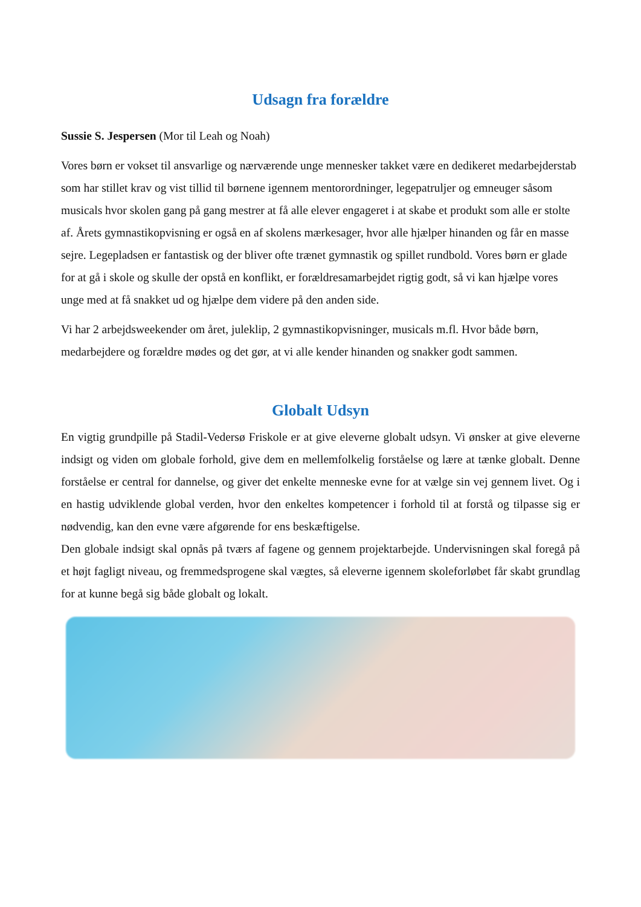Udsagn fra forældre
Sussie S. Jespersen (Mor til Leah og Noah)
Vores børn er vokset til ansvarlige og nærværende unge mennesker takket være en dedikeret medarbejderstab som har stillet krav og vist tillid til børnene igennem mentorordninger, legepatruljer og emneuger såsom musicals hvor skolen gang på gang mestrer at få alle elever engageret i at skabe et produkt som alle er stolte af. Årets gymnastikopvisning er også en af skolens mærkesager, hvor alle hjælper hinanden og får en masse sejre. Legepladsen er fantastisk og der bliver ofte trænet gymnastik og spillet rundbold. Vores børn er glade for at gå i skole og skulle der opstå en konflikt, er forældresamarbejdet rigtig godt, så vi kan hjælpe vores unge med at få snakket ud og hjælpe dem videre på den anden side.
Vi har 2 arbejdsweekender om året, juleklip, 2 gymnastikopvisninger, musicals m.fl. Hvor både børn, medarbejdere og forældre mødes og det gør, at vi alle kender hinanden og snakker godt sammen.
Globalt Udsyn
En vigtig grundpille på Stadil-Vedersø Friskole er at give eleverne globalt udsyn. Vi ønsker at give eleverne indsigt og viden om globale forhold, give dem en mellemfolkelig forståelse og lære at tænke globalt. Denne forståelse er central for dannelse, og giver det enkelte menneske evne for at vælge sin vej gennem livet. Og i en hastig udviklende global verden, hvor den enkeltes kompetencer i forhold til at forstå og tilpasse sig er nødvendig, kan den evne være afgørende for ens beskæftigelse.
Den globale indsigt skal opnås på tværs af fagene og gennem projektarbejde. Undervisningen skal foregå på et højt fagligt niveau, og fremmedsprogene skal vægtes, så eleverne igennem skoleforløbet får skabt grundlag for at kunne begå sig både globalt og lokalt.